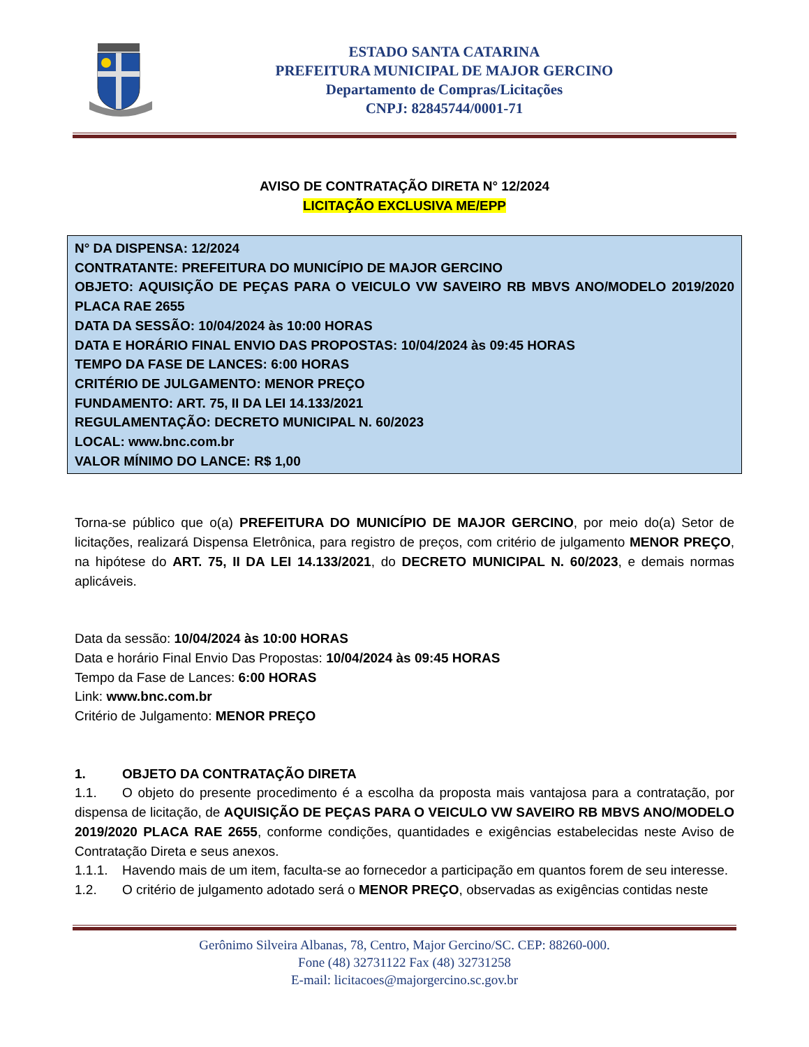ESTADO SANTA CATARINA
PREFEITURA MUNICIPAL DE MAJOR GERCINO
Departamento de Compras/Licitações
CNPJ: 82845744/0001-71
AVISO DE CONTRATAÇÃO DIRETA N° 12/2024
LICITAÇÃO EXCLUSIVA ME/EPP
N° DA DISPENSA: 12/2024
CONTRATANTE: PREFEITURA DO MUNICÍPIO DE MAJOR GERCINO
OBJETO: AQUISIÇÃO DE PEÇAS PARA O VEICULO VW SAVEIRO RB MBVS ANO/MODELO 2019/2020 PLACA RAE 2655
DATA DA SESSÃO: 10/04/2024 às 10:00 HORAS
DATA E HORÁRIO FINAL ENVIO DAS PROPOSTAS: 10/04/2024 às 09:45 HORAS
TEMPO DA FASE DE LANCES: 6:00 HORAS
CRITÉRIO DE JULGAMENTO: MENOR PREÇO
FUNDAMENTO: ART. 75, II DA LEI 14.133/2021
REGULAMENTAÇÃO: DECRETO MUNICIPAL N. 60/2023
LOCAL: www.bnc.com.br
VALOR MÍNIMO DO LANCE: R$ 1,00
Torna-se público que o(a) PREFEITURA DO MUNICÍPIO DE MAJOR GERCINO, por meio do(a) Setor de licitações, realizará Dispensa Eletrônica, para registro de preços, com critério de julgamento MENOR PREÇO, na hipótese do ART. 75, II DA LEI 14.133/2021, do DECRETO MUNICIPAL N. 60/2023, e demais normas aplicáveis.
Data da sessão: 10/04/2024 às 10:00 HORAS
Data e horário Final Envio Das Propostas: 10/04/2024 às 09:45 HORAS
Tempo da Fase de Lances: 6:00 HORAS
Link: www.bnc.com.br
Critério de Julgamento: MENOR PREÇO
1. OBJETO DA CONTRATAÇÃO DIRETA
1.1. O objeto do presente procedimento é a escolha da proposta mais vantajosa para a contratação, por dispensa de licitação, de AQUISIÇÃO DE PEÇAS PARA O VEICULO VW SAVEIRO RB MBVS ANO/MODELO 2019/2020 PLACA RAE 2655, conforme condições, quantidades e exigências estabelecidas neste Aviso de Contratação Direta e seus anexos.
1.1.1. Havendo mais de um item, faculta-se ao fornecedor a participação em quantos forem de seu interesse.
1.2. O critério de julgamento adotado será o MENOR PREÇO, observadas as exigências contidas neste
Gerônimo Silveira Albanas, 78, Centro, Major Gercino/SC. CEP: 88260-000.
Fone (48) 32731122 Fax (48) 32731258
E-mail: licitacoes@majorgercino.sc.gov.br